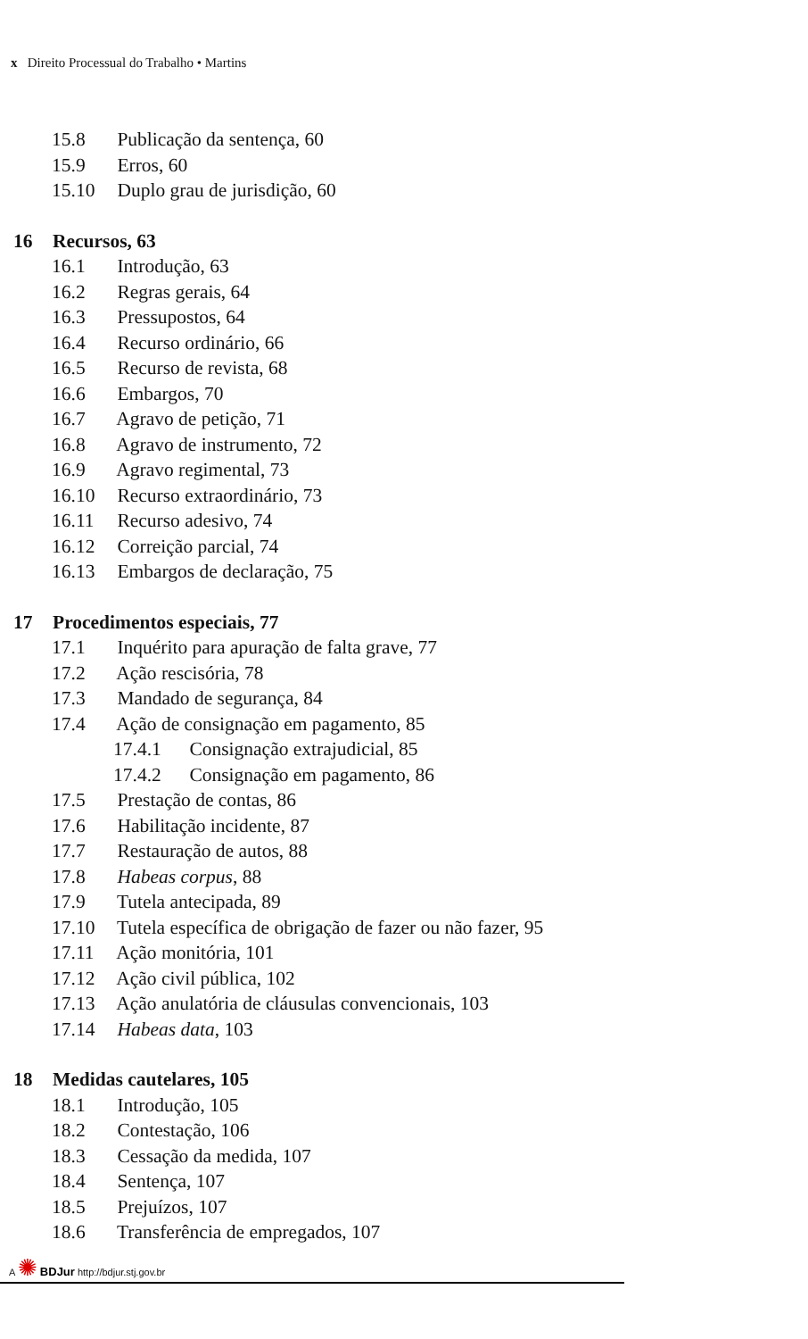x Direito Processual do Trabalho • Martins
15.8 Publicação da sentença, 60
15.9 Erros, 60
15.10 Duplo grau de jurisdição, 60
16 Recursos, 63
16.1 Introdução, 63
16.2 Regras gerais, 64
16.3 Pressupostos, 64
16.4 Recurso ordinário, 66
16.5 Recurso de revista, 68
16.6 Embargos, 70
16.7 Agravo de petição, 71
16.8 Agravo de instrumento, 72
16.9 Agravo regimental, 73
16.10 Recurso extraordinário, 73
16.11 Recurso adesivo, 74
16.12 Correição parcial, 74
16.13 Embargos de declaração, 75
17 Procedimentos especiais, 77
17.1 Inquérito para apuração de falta grave, 77
17.2 Ação rescisória, 78
17.3 Mandado de segurança, 84
17.4 Ação de consignação em pagamento, 85
17.4.1 Consignação extrajudicial, 85
17.4.2 Consignação em pagamento, 86
17.5 Prestação de contas, 86
17.6 Habilitação incidente, 87
17.7 Restauração de autos, 88
17.8 Habeas corpus, 88
17.9 Tutela antecipada, 89
17.10 Tutela específica de obrigação de fazer ou não fazer, 95
17.11 Ação monitória, 101
17.12 Ação civil pública, 102
17.13 Ação anulatória de cláusulas convencionais, 103
17.14 Habeas data, 103
18 Medidas cautelares, 105
18.1 Introdução, 105
18.2 Contestação, 106
18.3 Cessação da medida, 107
18.4 Sentença, 107
18.5 Prejuízos, 107
18.6 Transferência de empregados, 107
A ✺ BDJur http://bdjur.stj.gov.br